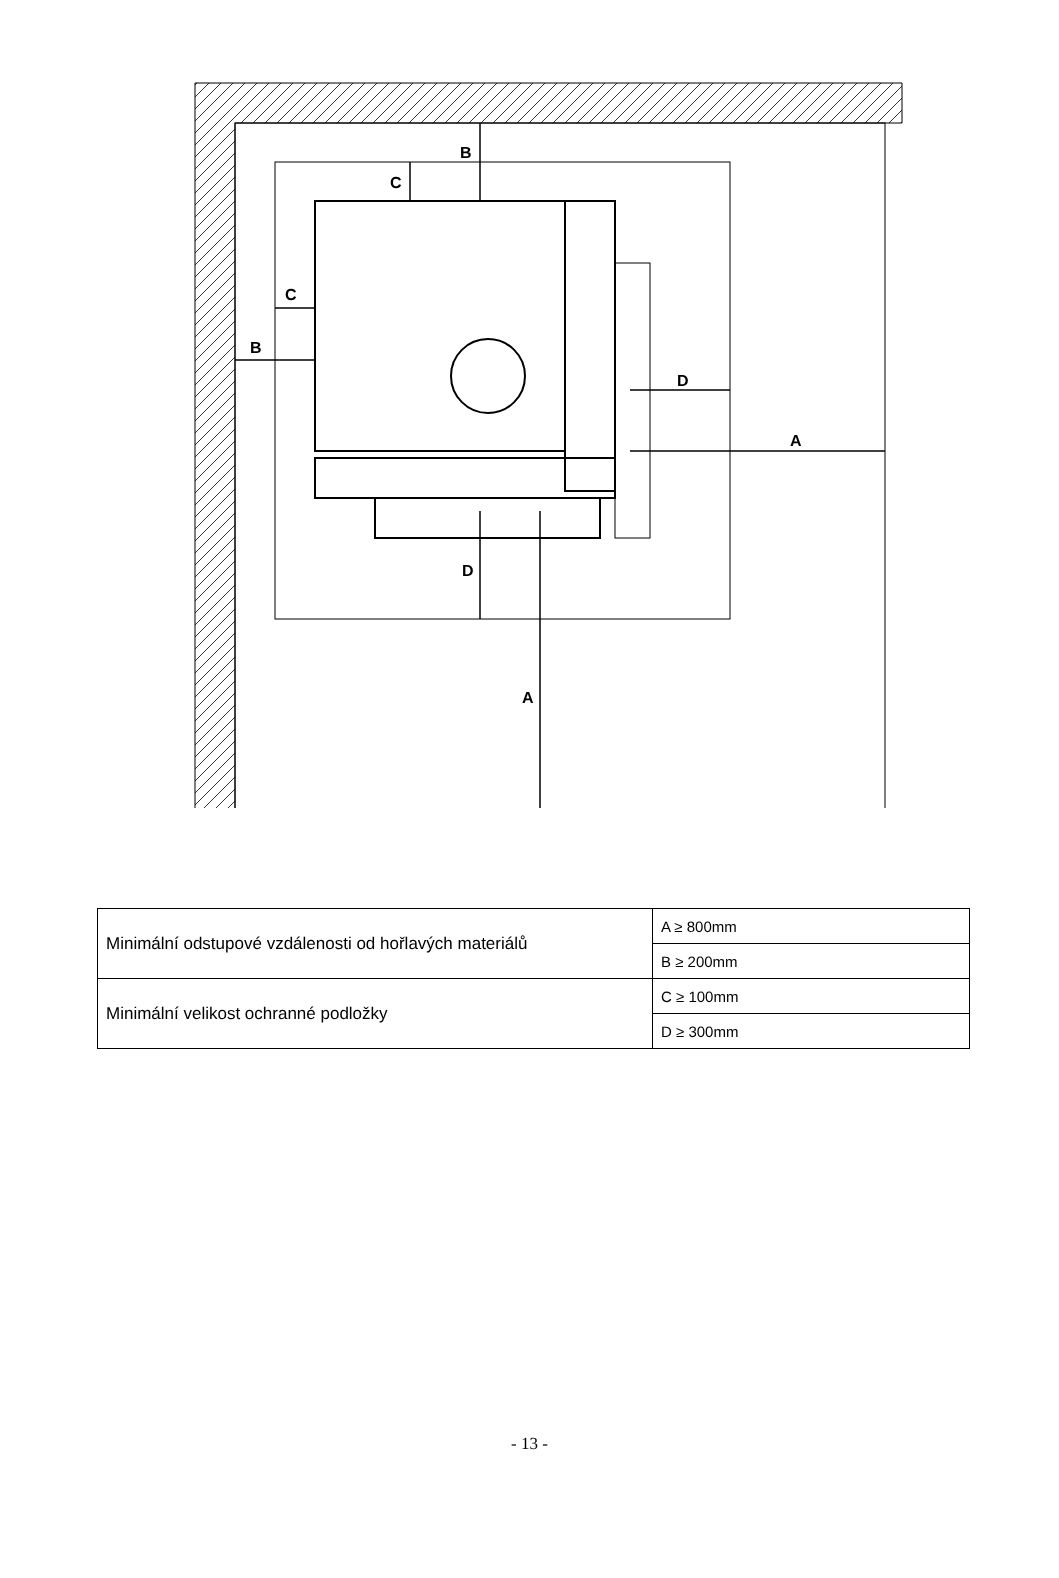B
C
B
C
D
A
D
A
| Minimální odstupové vzdálenosti od hořlavých materiálů | A ≥ 800mm |
| | B ≥ 200mm |
| Minimální velikost ochranné podložky | C ≥ 100mm |
| | D ≥ 300mm |
- 13 -